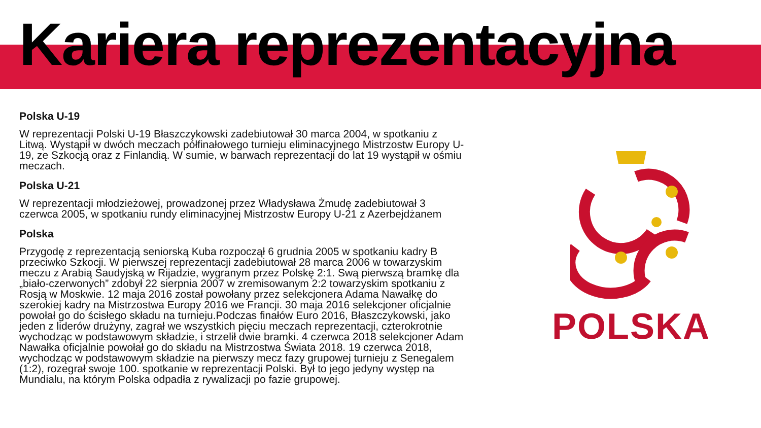Kariera reprezentacyjna
Polska U-19
W reprezentacji Polski U-19 Błaszczykowski zadebiutował 30 marca 2004, w spotkaniu z Litwą. Wystąpił w dwóch meczach półfinałowego turnieju eliminacyjnego Mistrzostw Europy U-19, ze Szkocją oraz z Finlandią. W sumie, w barwach reprezentacji do lat 19 wystąpił w ośmiu meczach.
Polska U-21
W reprezentacji młodzieżowej, prowadzonej przez Władysława Żmudę zadebiutował 3 czerwca 2005, w spotkaniu rundy eliminacyjnej Mistrzostw Europy U-21 z Azerbejdżanem
Polska
Przygodę z reprezentacją seniorską Kuba rozpoczął 6 grudnia 2005 w spotkaniu kadry B przeciwko Szkocji. W pierwszej reprezentacji zadebiutował 28 marca 2006 w towarzyskim meczu z Arabią Saudyjską w Rijadzie, wygranym przez Polskę 2:1. Swą pierwszą bramkę dla „biało-czerwonych” zdobył 22 sierpnia 2007 w zremisowanym 2:2 towarzyskim spotkaniu z Rosją w Moskwie. 12 maja 2016 został powołany przez selekcjonera Adama Nawałkę do szerokiej kadry na Mistrzostwa Europy 2016 we Francji. 30 maja 2016 selekcjoner oficjalnie powołał go do ścisłego składu na turnieju.Podczas finałów Euro 2016, Błaszczykowski, jako jeden z liderów drużyny, zagrał we wszystkich pięciu meczach reprezentacji, czterokrotnie wychodząc w podstawowym składzie, i strzelił dwie bramki. 4 czerwca 2018 selekcjoner Adam Nawałka oficjalnie powołał go do składu na Mistrzostwa Świata 2018. 19 czerwca 2018, wychodząc w podstawowym składzie na pierwszy mecz fazy grupowej turnieju z Senegalem (1:2), rozegrał swoje 100. spotkanie w reprezentacji Polski. Był to jego jedyny występ na Mundialu, na którym Polska odpadła z rywalizacji po fazie grupowej.
POLSKA